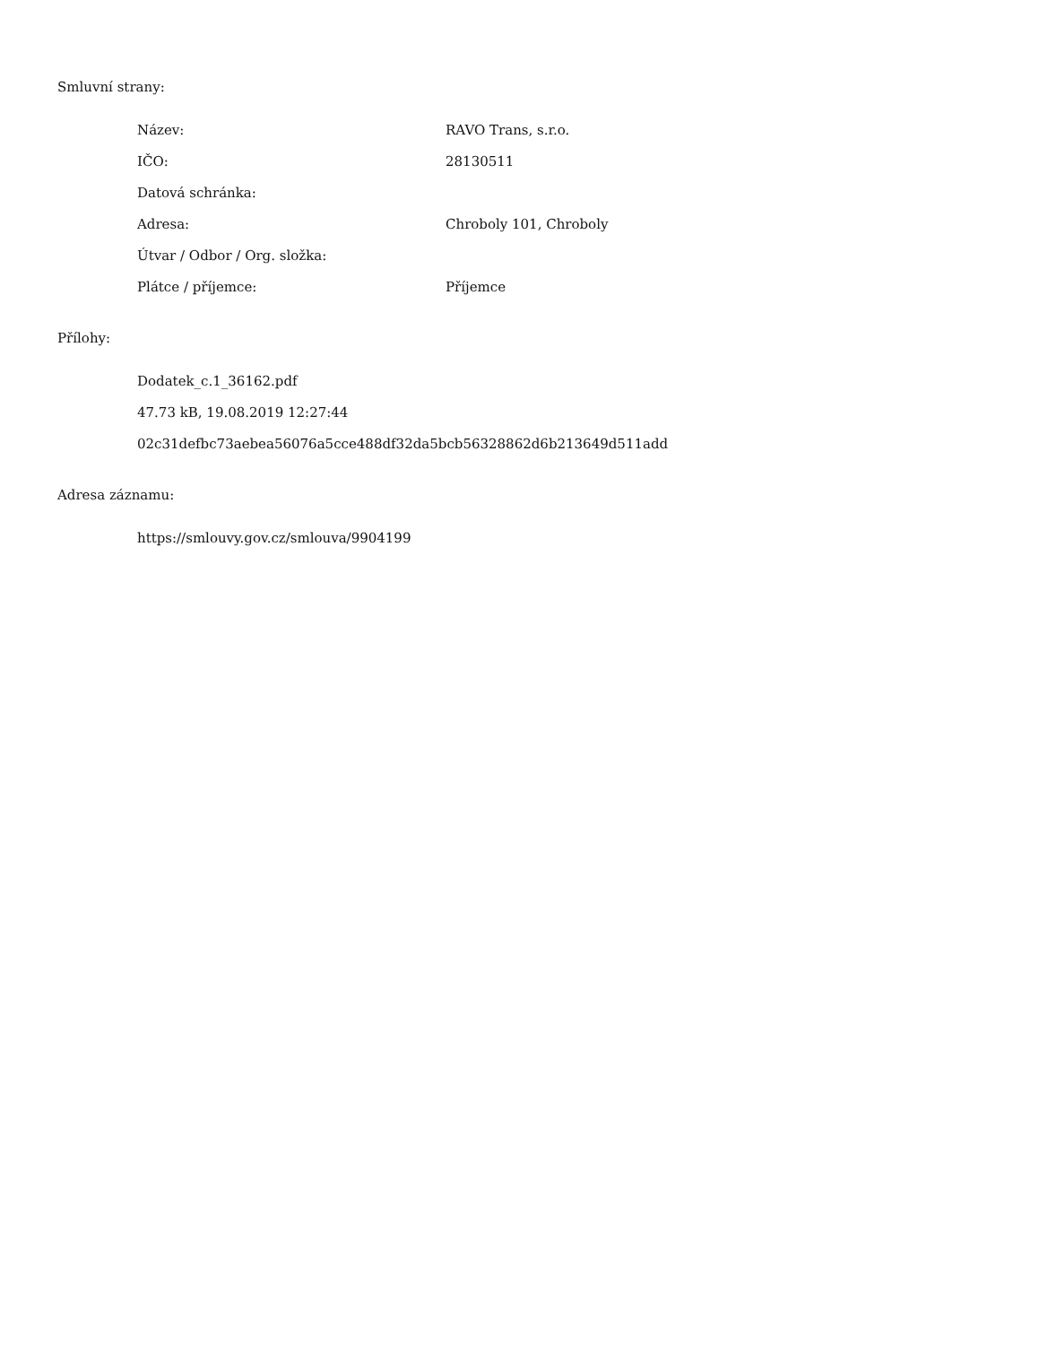Smluvní strany:
Název: RAVO Trans, s.r.o.
IČO: 28130511
Datová schránka:
Adresa: Chroboly 101, Chroboly
Útvar / Odbor / Org. složka:
Plátce / příjemce: Příjemce
Přílohy:
Dodatek_c.1_36162.pdf
47.73 kB, 19.08.2019 12:27:44
02c31defbc73aebea56076a5cce488df32da5bcb56328862d6b213649d511add
Adresa záznamu:
https://smlouvy.gov.cz/smlouva/9904199